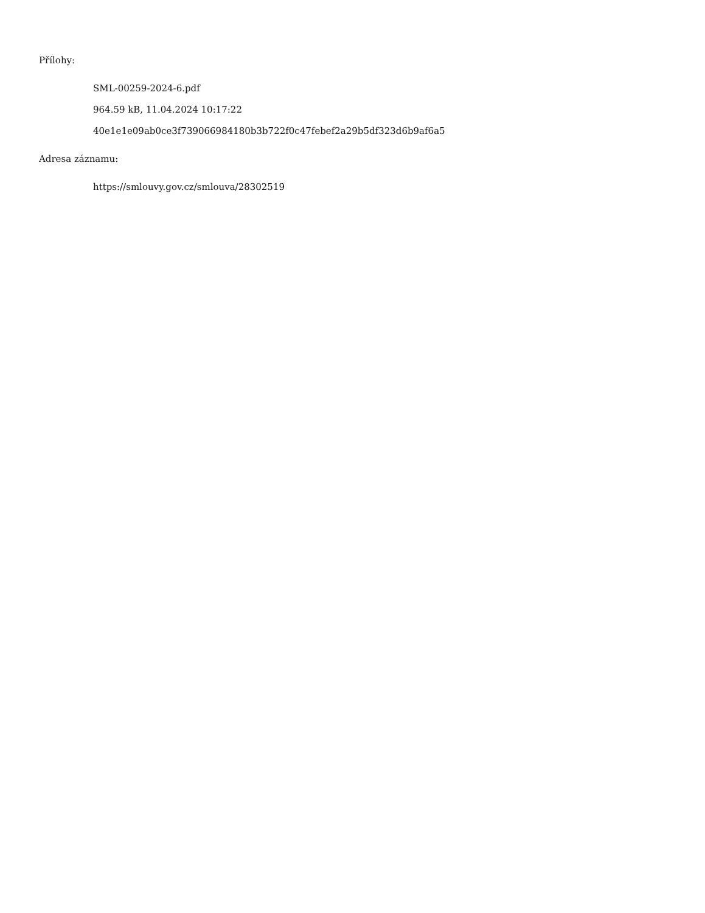Přílohy:
SML-00259-2024-6.pdf
964.59 kB, 11.04.2024 10:17:22
40e1e1e09ab0ce3f739066984180b3b722f0c47febef2a29b5df323d6b9af6a5
Adresa záznamu:
https://smlouvy.gov.cz/smlouva/28302519